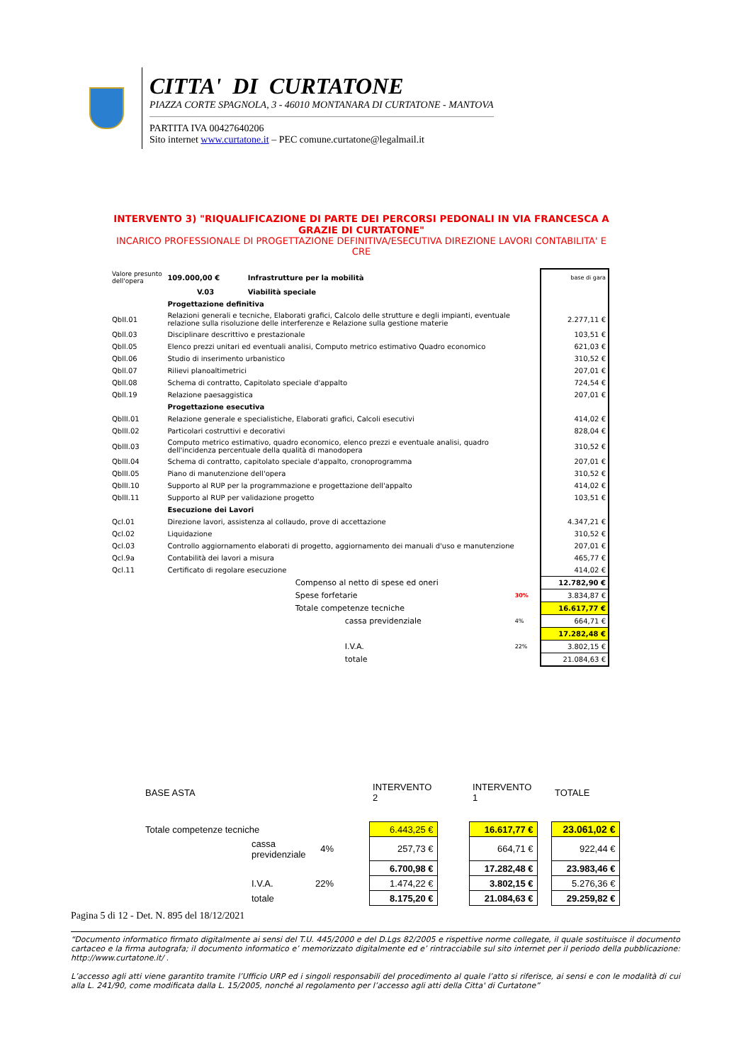CITTA' DI CURTATONE
PIAZZA CORTE SPAGNOLA, 3 - 46010 MONTANARA DI CURTATONE - MANTOVA
PARTITA IVA 00427640206
Sito internet www.curtatone.it – PEC comune.curtatone@legalmail.it
INTERVENTO 3) "RIQUALIFICAZIONE DI PARTE DEI PERCORSI PEDONALI IN VIA FRANCESCA A GRAZIE DI CURTATONE"
INCARICO PROFESSIONALE DI PROGETTAZIONE DEFINITIVA/ESECUTIVA DIREZIONE LAVORI CONTABILITA' E CRE
| Valore presunto dell'opera | 109.000,00 € | Infrastrutture per la mobilità | | base di gara |
| | V.03 | Viabilità speciale | | |
| | Progettazione definitiva | | | |
| QbII.01 | Relazioni generali e tecniche, Elaborati grafici, Calcolo delle strutture e degli impianti, eventuale relazione sulla risoluzione delle interferenze e Relazione sulla gestione materie | | | 2.277,11 € |
| Qbll.03 | Disciplinare descrittivo e prestazionale | | | 103,51 € |
| Qbll.05 | Elenco prezzi unitari ed eventuali analisi, Computo metrico estimativo Quadro economico | | | 621,03 € |
| Qbll.06 | Studio di inserimento urbanistico | | | 310,52 € |
| Qbll.07 | Rilievi planoaltimetrici | | | 207,01 € |
| Qbll.08 | Schema di contratto, Capitolato speciale d'appalto | | | 724,54 € |
| Qbll.19 | Relazione paesaggistica | | | 207,01 € |
| | Progettazione esecutiva | | | |
| QbllI.01 | Relazione generale e specialistiche, Elaborati grafici, Calcoli esecutivi | | | 414,02 € |
| QbllI.02 | Particolari costruttivi e decorativi | | | 828,04 € |
| QbllI.03 | Computo metrico estimativo, quadro economico, elenco prezzi e eventuale analisi, quadro dell'incidenza percentuale della qualità di manodopera | | | 310,52 € |
| QbllI.04 | Schema di contratto, capitolato speciale d'appalto, cronoprogramma | | | 207,01 € |
| QbllI.05 | Piano di manutenzione dell'opera | | | 310,52 € |
| QbllI.10 | Supporto al RUP per la programmazione e progettazione dell'appalto | | | 414,02 € |
| QbllI.11 | Supporto al RUP per validazione progetto | | | 103,51 € |
| | Esecuzione dei Lavori | | | |
| Qcl.01 | Direzione lavori, assistenza al collaudo, prove di accettazione | | | 4.347,21 € |
| Qcl.02 | Liquidazione | | | 310,52 € |
| Qcl.03 | Controllo aggiornamento elaborati di progetto, aggiornamento dei manuali d'uso e manutenzione | | | 207,01 € |
| Qcl.9a | Contabilità dei lavori a misura | | | 465,77 € |
| Qcl.11 | Certificato di regolare esecuzione | | | 414,02 € |
| | | Compenso al netto di spese ed oneri | | 12.782,90 € |
| | | Spese forfetarie | 30% | 3.834,87 € |
| | | Totale competenze tecniche | | 16.617,77 € |
| | | cassa previdenziale | 4% | 664,71 € |
| | | | | 17.282,48 € |
| | | I.V.A. | 22% | 3.802,15 € |
| | | totale | | 21.084,63 € |
| BASE ASTA | | | | INTERVENTO 2 | | INTERVENTO 1 | | TOTALE |
| Totale competenze tecniche | | | | 6.443,25 € | | 16.617,77 € | | 23.061,02 € |
| | cassa previdenziale | 4% | | 257,73 € | | 664,71 € | | 922,44 € |
| | | | | 6.700,98 € | | 17.282,48 € | | 23.983,46 € |
| | I.V.A. | 22% | | 1.474,22 € | | 3.802,15 € | | 5.276,36 € |
| | totale | | | 8.175,20 € | | 21.084,63 € | | 29.259,82 € |
Pagina 5 di 12 - Det. N. 895 del 18/12/2021
“Documento informatico firmato digitalmente ai sensi del T.U. 445/2000 e del D.Lgs 82/2005 e rispettive norme collegate, il quale sostituisce il documento cartaceo e la firma autografa; il documento informatico e’ memorizzato digitalmente ed e’ rintracciabile sul sito internet per il periodo della pubblicazione: http://www.curtatone.it/ .
L’accesso agli atti viene garantito tramite l’Ufficio URP ed i singoli responsabili del procedimento al quale l’atto si riferisce, ai sensi e con le modalità di cui alla L. 241/90, come modificata dalla L. 15/2005, nonché al regolamento per l’accesso agli atti della Citta' di Curtatone”